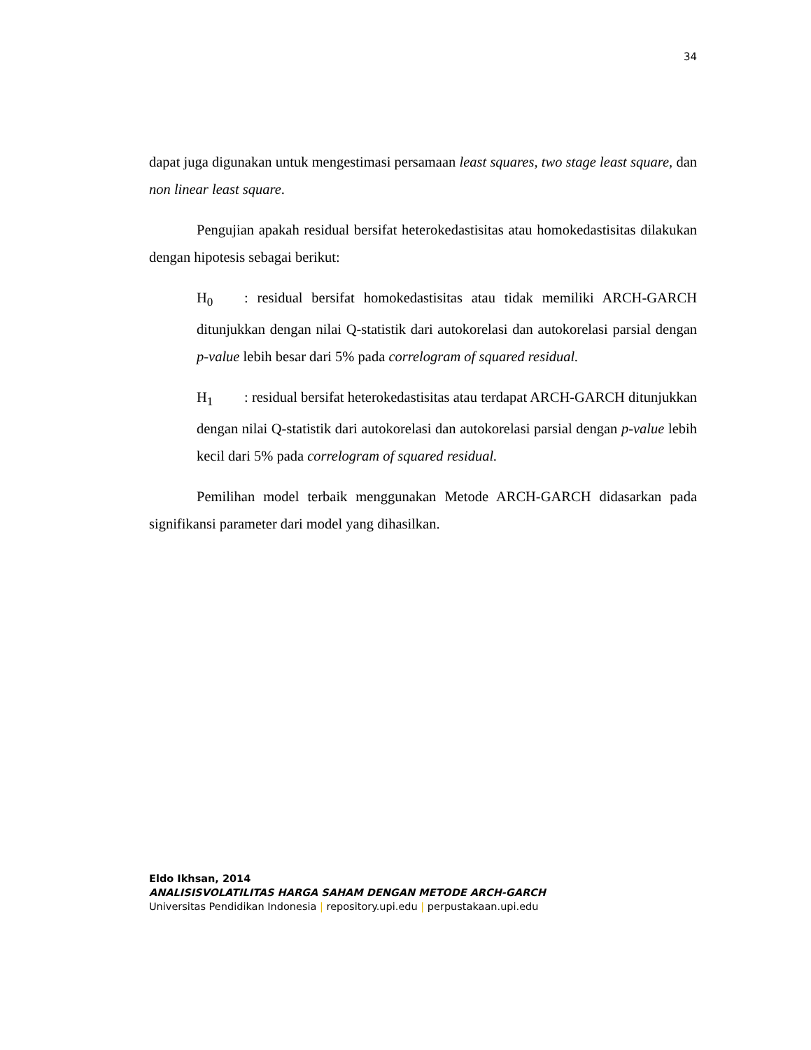34
dapat juga digunakan untuk mengestimasi persamaan least squares, two stage least square, dan non linear least square.
Pengujian apakah residual bersifat heterokedastisitas atau homokedastisitas dilakukan dengan hipotesis sebagai berikut:
H<sub>0</sub>: residual bersifat homokedastisitas atau tidak memiliki ARCH-GARCH ditunjukkan dengan nilai Q-statistik dari autokorelasi dan autokorelasi parsial dengan p-value lebih besar dari 5% pada correlogram of squared residual.
H<sub>1</sub>: residual bersifat heterokedastisitas atau terdapat ARCH-GARCH ditunjukkan dengan nilai Q-statistik dari autokorelasi dan autokorelasi parsial dengan p-value lebih kecil dari 5% pada correlogram of squared residual.
Pemilihan model terbaik menggunakan Metode ARCH-GARCH didasarkan pada signifikansi parameter dari model yang dihasilkan.
Eldo Ikhsan, 2014
ANALISISVOLATILITAS HARGA SAHAM DENGAN METODE ARCH-GARCH
Universitas Pendidikan Indonesia | repository.upi.edu | perpustakaan.upi.edu